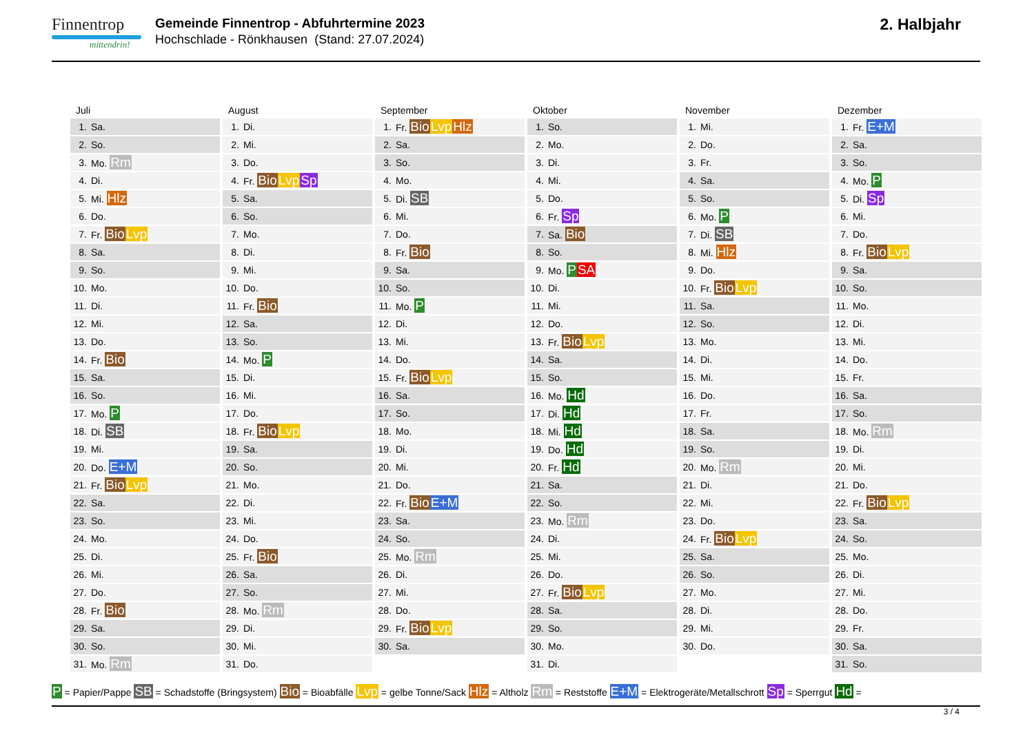Finnentrop
mittendrin!
Gemeinde Finnentrop - Abfuhrtermine 2023
Hochschlade - Rönkhausen (Stand: 27.07.2024)
2. Halbjahr
Juli
| 1. | Sa. |
| 2. | So. |
| 3. | Mo. Rm |
| 4. | Di. |
| 5. | Mi. Hlz |
| 6. | Do. |
| 7. | Fr. Bio Lvp |
| 8. | Sa. |
| 9. | So. |
| 10. | Mo. |
| 11. | Di. |
| 12. | Mi. |
| 13. | Do. |
| 14. | Fr. Bio |
| 15. | Sa. |
| 16. | So. |
| 17. | Mo. P |
| 18. | Di. SB |
| 19. | Mi. |
| 20. | Do. E+M |
| 21. | Fr. Bio Lvp |
| 22. | Sa. |
| 23. | So. |
| 24. | Mo. |
| 25. | Di. |
| 26. | Mi. |
| 27. | Do. |
| 28. | Fr. Bio |
| 29. | Sa. |
| 30. | So. |
| 31. | Mo. Rm |
August
| 1. | Di. |
| 2. | Mi. |
| 3. | Do. |
| 4. | Fr. Bio Lvp Sp |
| 5. | Sa. |
| 6. | So. |
| 7. | Mo. |
| 8. | Di. |
| 9. | Mi. |
| 10. | Do. |
| 11. | Fr. Bio |
| 12. | Sa. |
| 13. | So. |
| 14. | Mo. P |
| 15. | Di. |
| 16. | Mi. |
| 17. | Do. |
| 18. | Fr. Bio Lvp |
| 19. | Sa. |
| 20. | So. |
| 21. | Mo. |
| 22. | Di. |
| 23. | Mi. |
| 24. | Do. |
| 25. | Fr. Bio |
| 26. | Sa. |
| 27. | So. |
| 28. | Mo. Rm |
| 29. | Di. |
| 30. | Mi. |
| 31. | Do. |
September
| 1. | Fr. Bio Lvp Hlz |
| 2. | Sa. |
| 3. | So. |
| 4. | Mo. |
| 5. | Di. SB |
| 6. | Mi. |
| 7. | Do. |
| 8. | Fr. Bio |
| 9. | Sa. |
| 10. | So. |
| 11. | Mo. P |
| 12. | Di. |
| 13. | Mi. |
| 14. | Do. |
| 15. | Fr. Bio Lvp |
| 16. | Sa. |
| 17. | So. |
| 18. | Mo. |
| 19. | Di. |
| 20. | Mi. |
| 21. | Do. |
| 22. | Fr. Bio E+M |
| 23. | Sa. |
| 24. | So. |
| 25. | Mo. Rm |
| 26. | Di. |
| 27. | Mi. |
| 28. | Do. |
| 29. | Fr. Bio Lvp |
| 30. | Sa. |
Oktober
| 1. | So. |
| 2. | Mo. |
| 3. | Di. |
| 4. | Mi. |
| 5. | Do. |
| 6. | Fr. Sp |
| 7. | Sa. Bio |
| 8. | So. |
| 9. | Mo. P SA |
| 10. | Di. |
| 11. | Mi. |
| 12. | Do. |
| 13. | Fr. Bio Lvp |
| 14. | Sa. |
| 15. | So. |
| 16. | Mo. Hd |
| 17. | Di. Hd |
| 18. | Mi. Hd |
| 19. | Do. Hd |
| 20. | Fr. Hd |
| 21. | Sa. |
| 22. | So. |
| 23. | Mo. Rm |
| 24. | Di. |
| 25. | Mi. |
| 26. | Do. |
| 27. | Fr. Bio Lvp |
| 28. | Sa. |
| 29. | So. |
| 30. | Mo. |
| 31. | Di. |
November
| 1. | Mi. |
| 2. | Do. |
| 3. | Fr. |
| 4. | Sa. |
| 5. | So. |
| 6. | Mo. P |
| 7. | Di. SB |
| 8. | Mi. Hlz |
| 9. | Do. |
| 10. | Fr. Bio Lvp |
| 11. | Sa. |
| 12. | So. |
| 13. | Mo. |
| 14. | Di. |
| 15. | Mi. |
| 16. | Do. |
| 17. | Fr. |
| 18. | Sa. |
| 19. | So. |
| 20. | Mo. Rm |
| 21. | Di. |
| 22. | Mi. |
| 23. | Do. |
| 24. | Fr. Bio Lvp |
| 25. | Sa. |
| 26. | So. |
| 27. | Mo. |
| 28. | Di. |
| 29. | Mi. |
| 30. | Do. |
Dezember
| 1. | Fr. E+M |
| 2. | Sa. |
| 3. | So. |
| 4. | Mo. P |
| 5. | Di. Sp |
| 6. | Mi. |
| 7. | Do. |
| 8. | Fr. Bio Lvp |
| 9. | Sa. |
| 10. | So. |
| 11. | Mo. |
| 12. | Di. |
| 13. | Mi. |
| 14. | Do. |
| 15. | Fr. |
| 16. | Sa. |
| 17. | So. |
| 18. | Mo. Rm |
| 19. | Di. |
| 20. | Mi. |
| 21. | Do. |
| 22. | Fr. Bio Lvp |
| 23. | Sa. |
| 24. | So. |
| 25. | Mo. |
| 26. | Di. |
| 27. | Mi. |
| 28. | Do. |
| 29. | Fr. |
| 30. | Sa. |
| 31. | So. |
P = Papier/Pappe SB = Schadstoffe (Bringsystem) Bio = Bioabfälle Lvp = gelbe Tonne/Sack Hlz = Altholz Rm = Reststoffe E+M = Elektrogeräte/Metallschrott Sp = Sperrgut Hd =
3 / 4